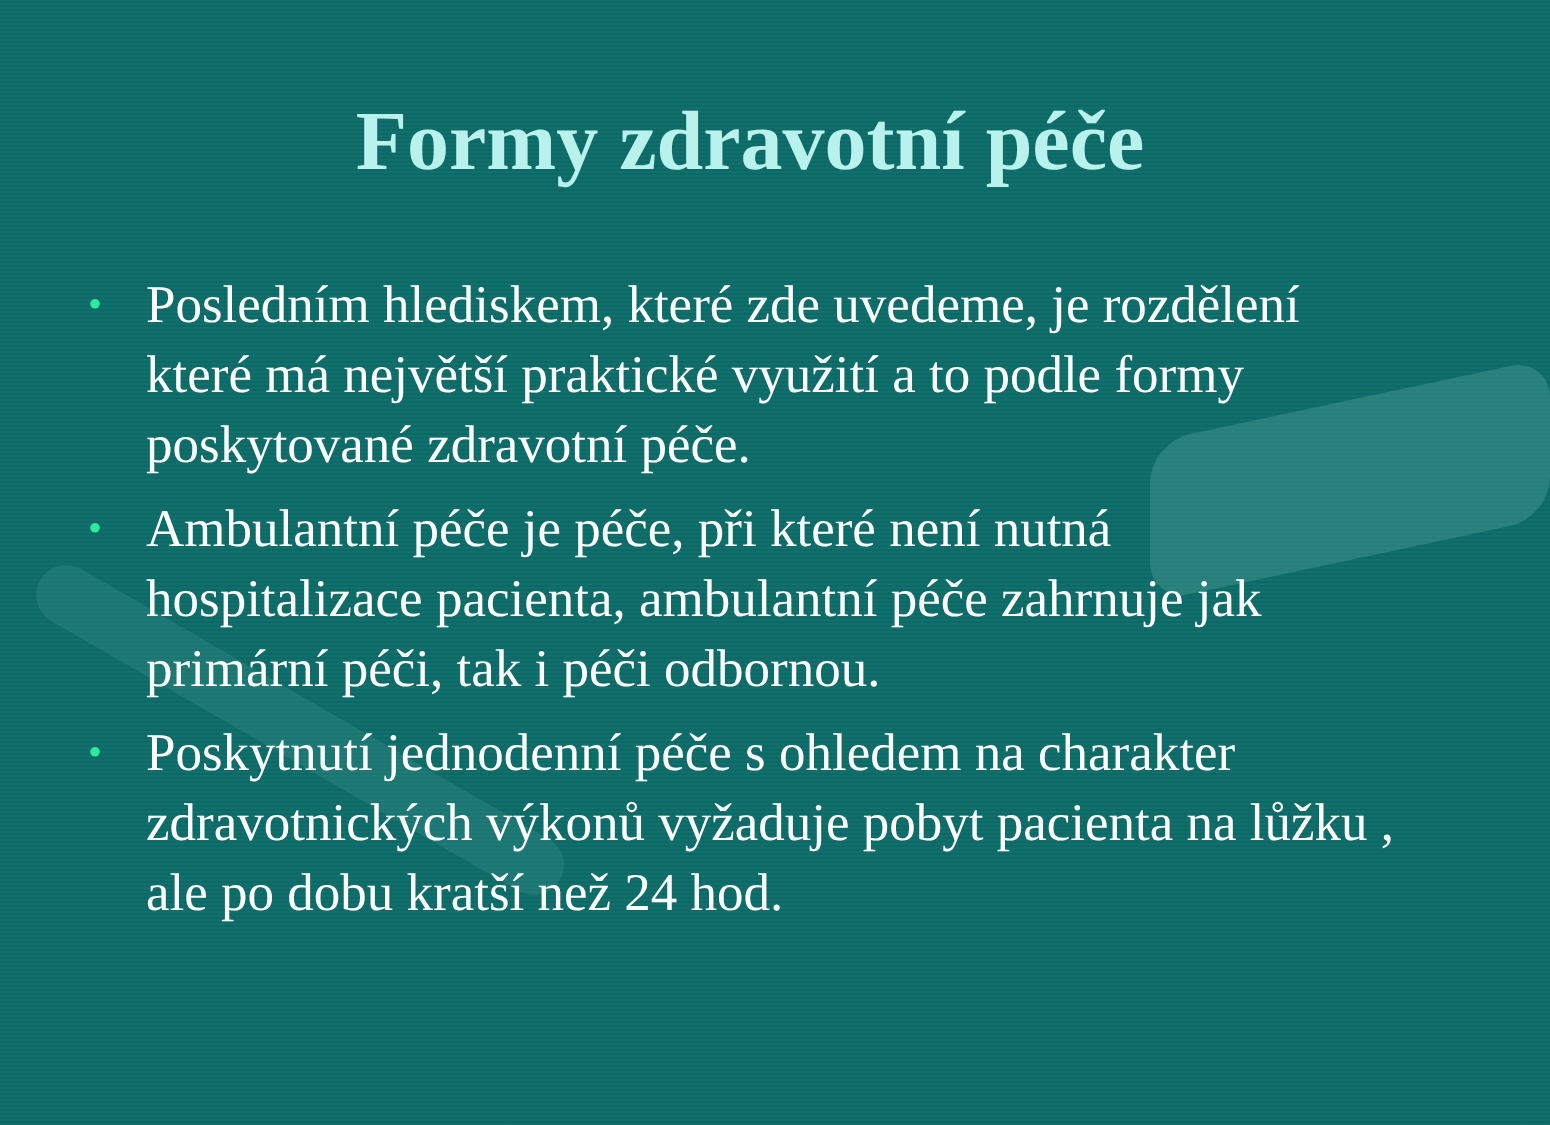Formy zdravotní péče
• Posledním hlediskem, které zde uvedeme, je rozdělení které má největší praktické využití a to podle formy poskytované zdravotní péče.
• Ambulantní péče je péče, při které není nutná hospitalizace pacienta, ambulantní péče zahrnuje jak primární péči, tak i péči odbornou.
• Poskytnutí jednodenní péče s ohledem na charakter zdravotnických výkonů vyžaduje pobyt pacienta na lůžku , ale po dobu kratší než 24 hod.